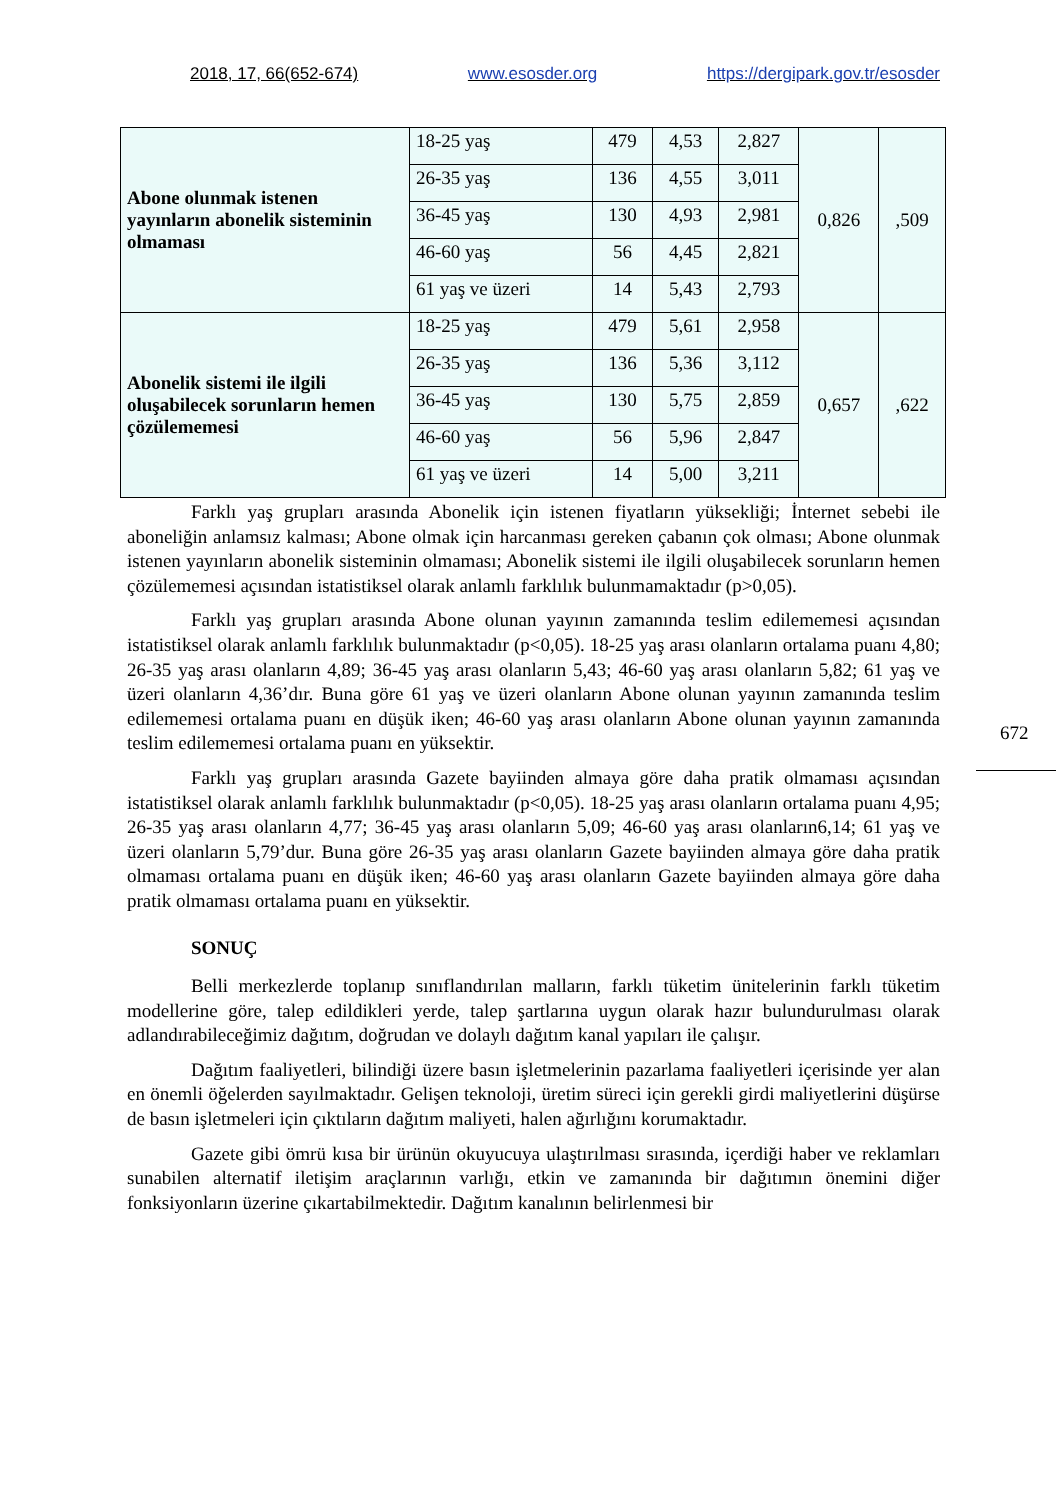2018, 17, 66(652-674) www.esosder.org https://dergipark.gov.tr/esosder
| Abone olunmak istenen yayınların abonelik sisteminin olmaması | 18-25 yaş | 479 | 4,53 | 2,827 | 0,826 | ,509 |
| | 26-35 yaş | 136 | 4,55 | 3,011 | | |
| | 36-45 yaş | 130 | 4,93 | 2,981 | | |
| | 46-60 yaş | 56 | 4,45 | 2,821 | | |
| | 61 yaş ve üzeri | 14 | 5,43 | 2,793 | | |
| Abonelik sistemi ile ilgili oluşabilecek sorunların hemen çözülememesi | 18-25 yaş | 479 | 5,61 | 2,958 | 0,657 | ,622 |
| | 26-35 yaş | 136 | 5,36 | 3,112 | | |
| | 36-45 yaş | 130 | 5,75 | 2,859 | | |
| | 46-60 yaş | 56 | 5,96 | 2,847 | | |
| | 61 yaş ve üzeri | 14 | 5,00 | 3,211 | | |
Farklı yaş grupları arasında Abonelik için istenen fiyatların yüksekliği; İnternet sebebi ile aboneliğin anlamsız kalması; Abone olmak için harcanması gereken çabanın çok olması; Abone olunmak istenen yayınların abonelik sisteminin olmaması; Abonelik sistemi ile ilgili oluşabilecek sorunların hemen çözülememesi açısından istatistiksel olarak anlamlı farklılık bulunmamaktadır (p>0,05).
Farklı yaş grupları arasında Abone olunan yayının zamanında teslim edilememesi açısından istatistiksel olarak anlamlı farklılık bulunmaktadır (p<0,05). 18-25 yaş arası olanların ortalama puanı 4,80; 26-35 yaş arası olanların 4,89; 36-45 yaş arası olanların 5,43; 46-60 yaş arası olanların 5,82; 61 yaş ve üzeri olanların 4,36’dır. Buna göre 61 yaş ve üzeri olanların Abone olunan yayının zamanında teslim edilememesi ortalama puanı en düşük iken; 46-60 yaş arası olanların Abone olunan yayının zamanında teslim edilememesi ortalama puanı en yüksektir.
Farklı yaş grupları arasında Gazete bayiinden almaya göre daha pratik olmaması açısından istatistiksel olarak anlamlı farklılık bulunmaktadır (p<0,05). 18-25 yaş arası olanların ortalama puanı 4,95; 26-35 yaş arası olanların 4,77; 36-45 yaş arası olanların 5,09; 46-60 yaş arası olanların6,14; 61 yaş ve üzeri olanların 5,79’dur. Buna göre 26-35 yaş arası olanların Gazete bayiinden almaya göre daha pratik olmaması ortalama puanı en düşük iken; 46-60 yaş arası olanların Gazete bayiinden almaya göre daha pratik olmaması ortalama puanı en yüksektir.
SONUÇ
Belli merkezlerde toplanıp sınıflandırılan malların, farklı tüketim ünitelerinin farklı tüketim modellerine göre, talep edildikleri yerde, talep şartlarına uygun olarak hazır bulundurulması olarak adlandırabileceğimiz dağıtım, doğrudan ve dolaylı dağıtım kanal yapıları ile çalışır.
Dağıtım faaliyetleri, bilindiği üzere basın işletmelerinin pazarlama faaliyetleri içerisinde yer alan en önemli öğelerden sayılmaktadır. Gelişen teknoloji, üretim süreci için gerekli girdi maliyetlerini düşürse de basın işletmeleri için çıktıların dağıtım maliyeti, halen ağırlığını korumaktadır.
Gazete gibi ömrü kısa bir ürünün okuyucuya ulaştırılması sırasında, içerdiği haber ve reklamları sunabilen alternatif iletişim araçlarının varlığı, etkin ve zamanında bir dağıtımın önemini diğer fonksiyonların üzerine çıkartabilmektedir. Dağıtım kanalının belirlenmesi bir
672